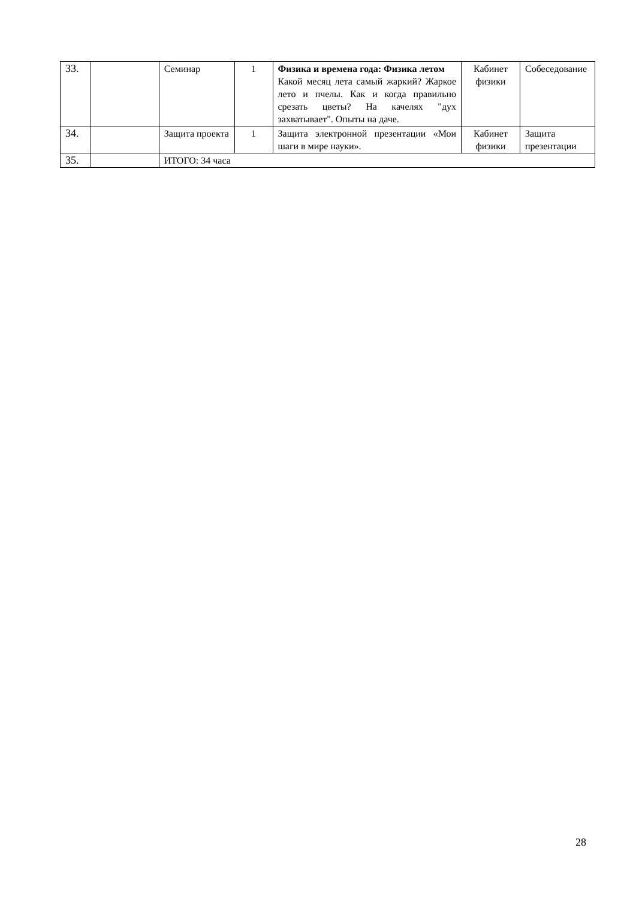| 33. | | Семинар | 1 | Физика и времена года: Физика летом Какой месяц лета самый жаркий? Жаркое лето и пчелы. Как и когда правильно срезать цветы? На качелях "дух захватывает". Опыты на даче. | Кабинет физики | Собеседование |
| 34. | | Защита проекта | 1 | Защита электронной презентации «Мои шаги в мире науки». | Кабинет физики | Защита презентации |
| 35. | | ИТОГО: 34 часа | | | | |
28